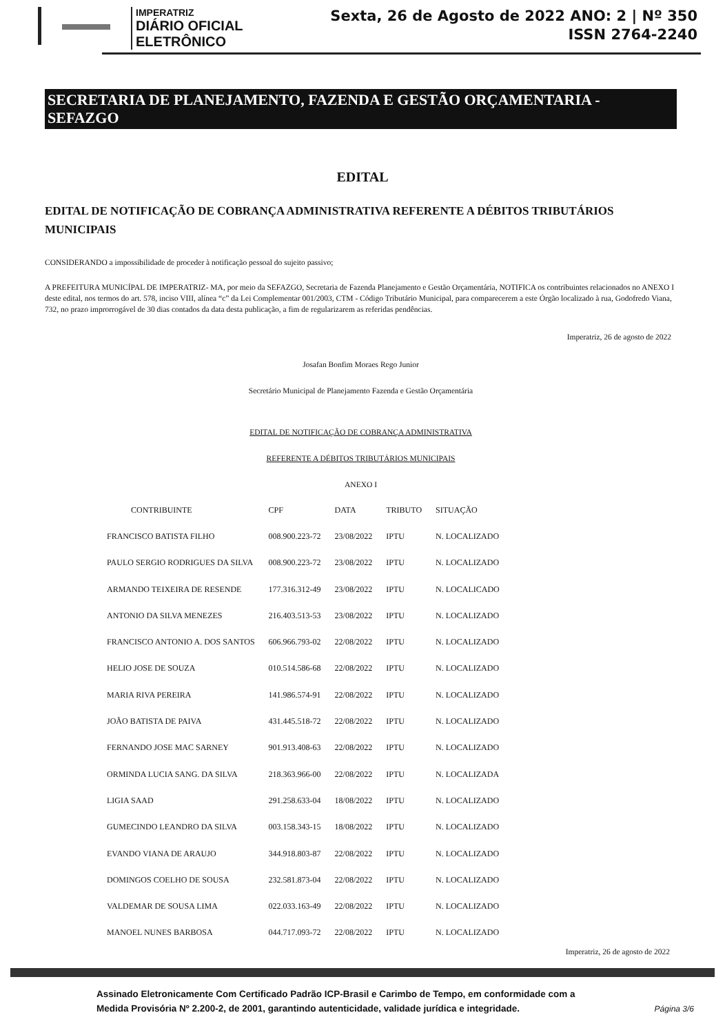IMPERATRIZ
DIÁRIO OFICIAL ELETRÔNICO
Sexta, 26 de Agosto de 2022 ANO: 2 | Nº 350
ISSN 2764-2240
SECRETARIA DE PLANEJAMENTO, FAZENDA E GESTÃO ORÇAMENTARIA - SEFAZGO
EDITAL
EDITAL DE NOTIFICAÇÃO DE COBRANÇA ADMINISTRATIVA REFERENTE A DÉBITOS TRIBUTÁRIOS MUNICIPAIS
CONSIDERANDO a impossibilidade de proceder à notificação pessoal do sujeito passivo;
A PREFEITURA MUNICÍPAL DE IMPERATRIZ- MA, por meio da SEFAZGO, Secretaria de Fazenda Planejamento e Gestão Orçamentária, NOTIFICA os contribuintes relacionados no ANEXO I deste edital, nos termos do art. 578, inciso VIII, alínea “c” da Lei Complementar 001/2003, CTM - Código Tributário Municipal, para comparecerem a este Órgão localizado à rua, Godofredo Viana, 732, no prazo improrrogável de 30 dias contados da data desta publicação, a fim de regularizarem as referidas pendências.
Imperatriz, 26 de agosto de 2022
Josafan Bonfim Moraes Rego Junior
Secretário Municipal de Planejamento Fazenda e Gestão Orçamentária
EDITAL DE NOTIFICAÇÃO DE COBRANÇA ADMINISTRATIVA
REFERENTE A DÉBITOS TRIBUTÁRIOS MUNICIPAIS
ANEXO I
| CONTRIBUINTE | CPF | DATA | TRIBUTO | SITUAÇÃO |
| --- | --- | --- | --- | --- |
| FRANCISCO BATISTA FILHO | 008.900.223-72 | 23/08/2022 | IPTU | N. LOCALIZADO |
| PAULO SERGIO RODRIGUES DA SILVA | 008.900.223-72 | 23/08/2022 | IPTU | N. LOCALIZADO |
| ARMANDO TEIXEIRA DE RESENDE | 177.316.312-49 | 23/08/2022 | IPTU | N. LOCALICADO |
| ANTONIO DA SILVA MENEZES | 216.403.513-53 | 23/08/2022 | IPTU | N. LOCALIZADO |
| FRANCISCO ANTONIO A. DOS SANTOS | 606.966.793-02 | 22/08/2022 | IPTU | N. LOCALIZADO |
| HELIO JOSE DE SOUZA | 010.514.586-68 | 22/08/2022 | IPTU | N. LOCALIZADO |
| MARIA RIVA PEREIRA | 141.986.574-91 | 22/08/2022 | IPTU | N. LOCALIZADO |
| JOÃO BATISTA DE PAIVA | 431.445.518-72 | 22/08/2022 | IPTU | N. LOCALIZADO |
| FERNANDO JOSE MAC SARNEY | 901.913.408-63 | 22/08/2022 | IPTU | N. LOCALIZADO |
| ORMINDA LUCIA SANG. DA SILVA | 218.363.966-00 | 22/08/2022 | IPTU | N. LOCALIZADA |
| LIGIA SAAD | 291.258.633-04 | 18/08/2022 | IPTU | N. LOCALIZADO |
| GUMECINDO LEANDRO DA SILVA | 003.158.343-15 | 18/08/2022 | IPTU | N. LOCALIZADO |
| EVANDO VIANA DE ARAUJO | 344.918.803-87 | 22/08/2022 | IPTU | N. LOCALIZADO |
| DOMINGOS COELHO DE SOUSA | 232.581.873-04 | 22/08/2022 | IPTU | N. LOCALIZADO |
| VALDEMAR DE SOUSA LIMA | 022.033.163-49 | 22/08/2022 | IPTU | N. LOCALIZADO |
| MANOEL NUNES BARBOSA | 044.717.093-72 | 22/08/2022 | IPTU | N. LOCALIZADO |
Imperatriz, 26 de agosto de 2022
Assinado Eletronicamente Com Certificado Padrão ICP-Brasil e Carimbo de Tempo, em conformidade com a
Medida Provisória Nº 2.200-2, de 2001, garantindo autenticidade, validade jurídica e integridade.
Página 3/6